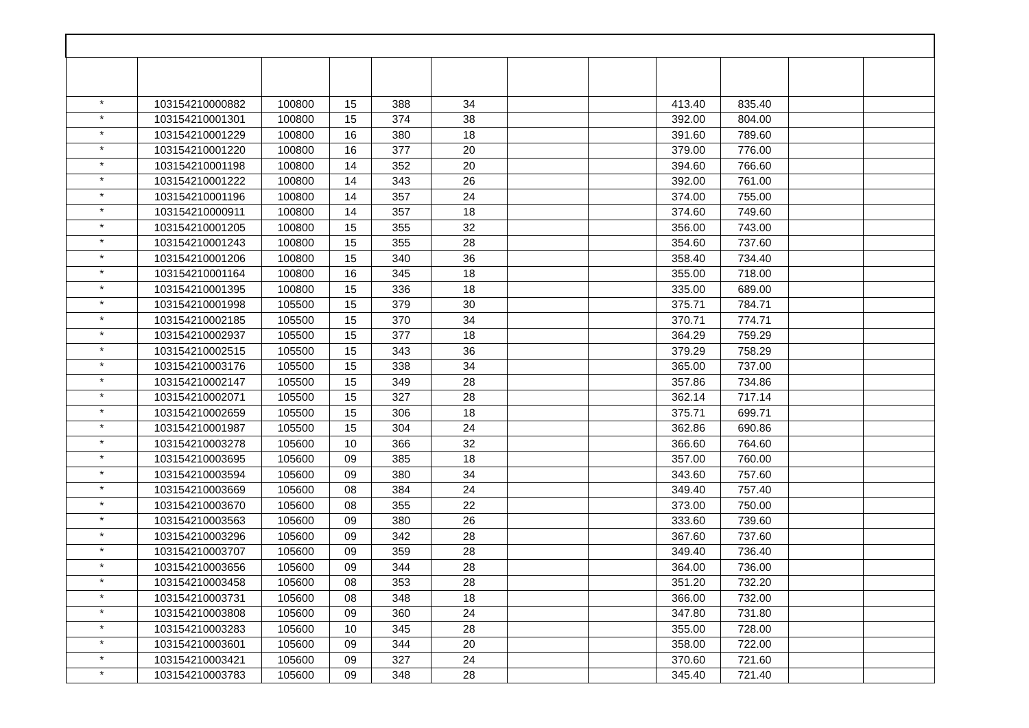| * | 103154210000882 | 100800 | 15 | 388 | 34 | | | 413.40 | 835.40 | | |
| * | 103154210001301 | 100800 | 15 | 374 | 38 | | | 392.00 | 804.00 | | |
| * | 103154210001229 | 100800 | 16 | 380 | 18 | | | 391.60 | 789.60 | | |
| * | 103154210001220 | 100800 | 16 | 377 | 20 | | | 379.00 | 776.00 | | |
| * | 103154210001198 | 100800 | 14 | 352 | 20 | | | 394.60 | 766.60 | | |
| * | 103154210001222 | 100800 | 14 | 343 | 26 | | | 392.00 | 761.00 | | |
| * | 103154210001196 | 100800 | 14 | 357 | 24 | | | 374.00 | 755.00 | | |
| * | 103154210000911 | 100800 | 14 | 357 | 18 | | | 374.60 | 749.60 | | |
| * | 103154210001205 | 100800 | 15 | 355 | 32 | | | 356.00 | 743.00 | | |
| * | 103154210001243 | 100800 | 15 | 355 | 28 | | | 354.60 | 737.60 | | |
| * | 103154210001206 | 100800 | 15 | 340 | 36 | | | 358.40 | 734.40 | | |
| * | 103154210001164 | 100800 | 16 | 345 | 18 | | | 355.00 | 718.00 | | |
| * | 103154210001395 | 100800 | 15 | 336 | 18 | | | 335.00 | 689.00 | | |
| * | 103154210001998 | 105500 | 15 | 379 | 30 | | | 375.71 | 784.71 | | |
| * | 103154210002185 | 105500 | 15 | 370 | 34 | | | 370.71 | 774.71 | | |
| * | 103154210002937 | 105500 | 15 | 377 | 18 | | | 364.29 | 759.29 | | |
| * | 103154210002515 | 105500 | 15 | 343 | 36 | | | 379.29 | 758.29 | | |
| * | 103154210003176 | 105500 | 15 | 338 | 34 | | | 365.00 | 737.00 | | |
| * | 103154210002147 | 105500 | 15 | 349 | 28 | | | 357.86 | 734.86 | | |
| * | 103154210002071 | 105500 | 15 | 327 | 28 | | | 362.14 | 717.14 | | |
| * | 103154210002659 | 105500 | 15 | 306 | 18 | | | 375.71 | 699.71 | | |
| * | 103154210001987 | 105500 | 15 | 304 | 24 | | | 362.86 | 690.86 | | |
| * | 103154210003278 | 105600 | 10 | 366 | 32 | | | 366.60 | 764.60 | | |
| * | 103154210003695 | 105600 | 09 | 385 | 18 | | | 357.00 | 760.00 | | |
| * | 103154210003594 | 105600 | 09 | 380 | 34 | | | 343.60 | 757.60 | | |
| * | 103154210003669 | 105600 | 08 | 384 | 24 | | | 349.40 | 757.40 | | |
| * | 103154210003670 | 105600 | 08 | 355 | 22 | | | 373.00 | 750.00 | | |
| * | 103154210003563 | 105600 | 09 | 380 | 26 | | | 333.60 | 739.60 | | |
| * | 103154210003296 | 105600 | 09 | 342 | 28 | | | 367.60 | 737.60 | | |
| * | 103154210003707 | 105600 | 09 | 359 | 28 | | | 349.40 | 736.40 | | |
| * | 103154210003656 | 105600 | 09 | 344 | 28 | | | 364.00 | 736.00 | | |
| * | 103154210003458 | 105600 | 08 | 353 | 28 | | | 351.20 | 732.20 | | |
| * | 103154210003731 | 105600 | 08 | 348 | 18 | | | 366.00 | 732.00 | | |
| * | 103154210003808 | 105600 | 09 | 360 | 24 | | | 347.80 | 731.80 | | |
| * | 103154210003283 | 105600 | 10 | 345 | 28 | | | 355.00 | 728.00 | | |
| * | 103154210003601 | 105600 | 09 | 344 | 20 | | | 358.00 | 722.00 | | |
| * | 103154210003421 | 105600 | 09 | 327 | 24 | | | 370.60 | 721.60 | | |
| * | 103154210003783 | 105600 | 09 | 348 | 28 | | | 345.40 | 721.40 | | |